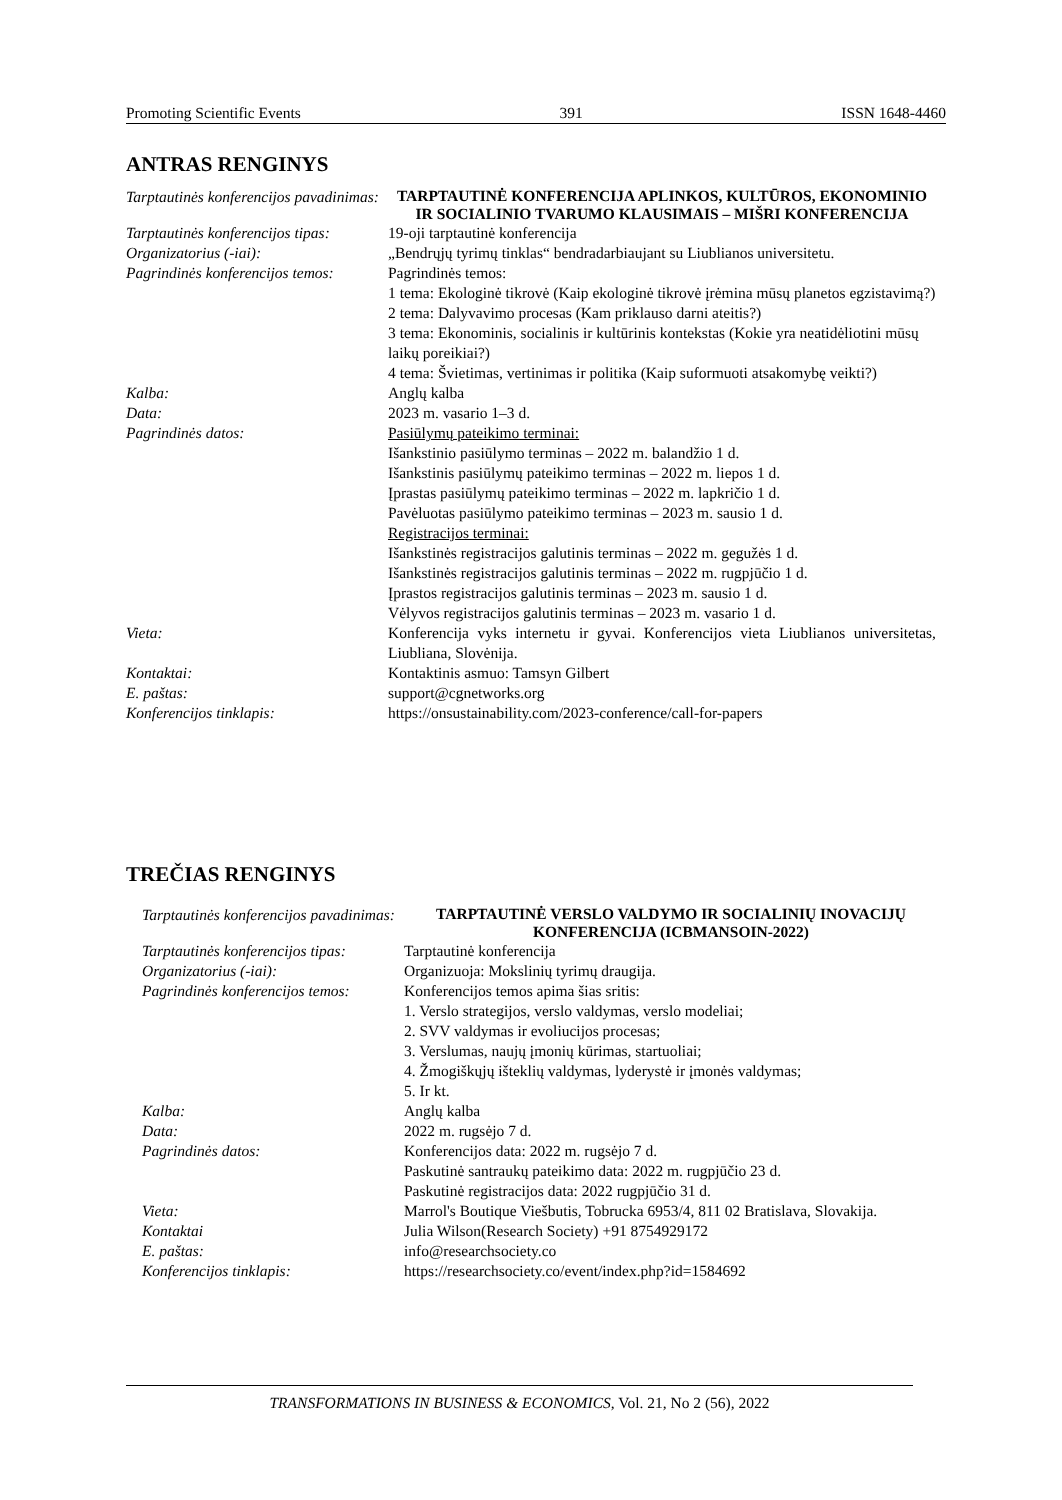Promoting Scientific Events 391 ISSN 1648-4460
ANTRAS RENGINYS
| Tarptautinės konferencijos pavadinimas: | TARPTAUTINĖ KONFERENCIJA APLINKOS, KULTŪROS, EKONOMINIO IR SOCIALINIO TVARUMO KLAUSIMAIS – MIŠRI KONFERENCIJA |
| Tarptautinės konferencijos tipas: | 19-oji tarptautinė konferencija |
| Organizatorius (-iai): | „Bendrųjų tyrimų tinklas“ bendradarbiaujant su Liublianos universitetu. |
| Pagrindinės konferencijos temos: | Pagrindinės temos: 1 tema: Ekologinė tikrovė (Kaip ekologinė tikrovė įrėmina mūsų planetos egzistavimą?) 2 tema: Dalyvavimo procesas (Kam priklauso darni ateitis?) 3 tema: Ekonominis, socialinis ir kultūrinis kontekstas (Kokie yra neatidėliotini mūsų laikų poreikiai?) 4 tema: Švietimas, vertinimas ir politika (Kaip suformuoti atsakomybę veikti?) |
| Kalba: | Anglų kalba |
| Data: | 2023 m. vasario 1–3 d. |
| Pagrindinės datos: | Pasiūlymų pateikimo terminai: Išankstinio pasiūlymo terminas – 2022 m. balandžio 1 d. Išankstinis pasiūlymų pateikimo terminas – 2022 m. liepos 1 d. Įprastas pasiūlymų pateikimo terminas – 2022 m. lapkričio 1 d. Pavėluotas pasiūlymo pateikimo terminas – 2023 m. sausio 1 d. Registracijos terminai: Išankstinės registracijos galutinis terminas – 2022 m. gegužės 1 d. Išankstinės registracijos galutinis terminas – 2022 m. rugpjūčio 1 d. Įprastos registracijos galutinis terminas – 2023 m. sausio 1 d. Vėlyvos registracijos galutinis terminas – 2023 m. vasario 1 d. |
| Vieta: | Konferencija vyks internetu ir gyvai. Konferencijos vieta Liublianos universitetas, Liubliana, Slovėnija. |
| Kontaktai: | Kontaktinis asmuo: Tamsyn Gilbert |
| E. paštas: | support@cgnetworks.org |
| Konferencijos tinklapis: | https://onsustainability.com/2023-conference/call-for-papers |
TREČIAS RENGINYS
| Tarptautinės konferencijos pavadinimas: | TARPTAUTINĖ VERSLO VALDYMO IR SOCIALINIŲ INOVACIJŲ KONFERENCIJA (ICBMANSOIN-2022) |
| Tarptautinės konferencijos tipas: | Tarptautinė konferencija |
| Organizatorius (-iai): | Organizuoja: Mokslinių tyrimų draugija. |
| Pagrindinės konferencijos temos: | Konferencijos temos apima šias sritis: 1. Verslo strategijos, verslo valdymas, verslo modeliai; 2. SVV valdymas ir evoliucijos procesas; 3. Verslumas, naujų įmonių kūrimas, startuoliai; 4. Žmogiškųjų išteklių valdymas, lyderystė ir įmonės valdymas; 5. Ir kt. |
| Kalba: | Anglų kalba |
| Data: | 2022 m. rugsėjo 7 d. |
| Pagrindinės datos: | Konferencijos data: 2022 m. rugsėjo 7 d. Paskutinė santraukų pateikimo data: 2022 m. rugpjūčio 23 d. Paskutinė registracijos data: 2022 rugpjūčio 31 d. |
| Vieta: | Marrol's Boutique Viešbutis, Tobrucka 6953/4, 811 02 Bratislava, Slovakija. |
| Kontaktai | Julia Wilson(Research Society) +91 8754929172 |
| E. paštas: | info@researchsociety.co |
| Konferencijos tinklapis: | https://researchsociety.co/event/index.php?id=1584692 |
TRANSFORMATIONS IN BUSINESS & ECONOMICS, Vol. 21, No 2 (56), 2022